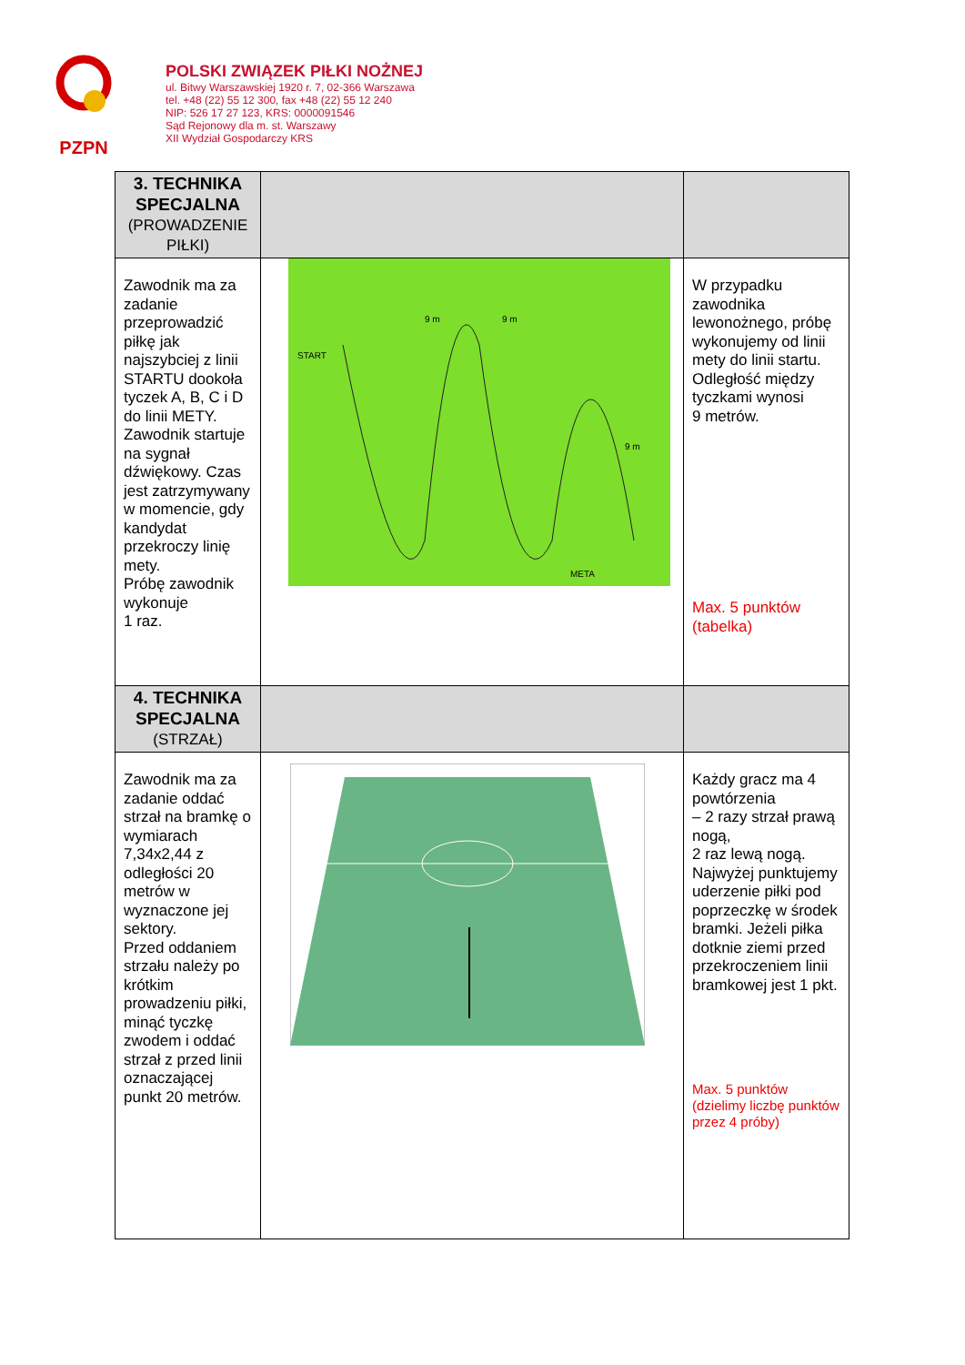PZPN
POLSKI ZWIĄZEK PIŁKI NOŻNEJ
ul. Bitwy Warszawskiej 1920 r. 7, 02-366 Warszawa
tel. +48 (22) 55 12 300, fax +48 (22) 55 12 240
NIP: 526 17 27 123, KRS: 0000091546
Sąd Rejonowy dla m. st. Warszawy
XII Wydział Gospodarczy KRS
| 3. TECHNIKA SPECJALNA (PROWADZENIE PIŁKI) | | |
| Zawodnik ma za zadanie przeprowadzić piłkę jak najszybciej z linii STARTU dookoła tyczek A, B, C i D do linii METY. Zawodnik startuje na sygnał dźwiękowy. Czas jest zatrzymywany w momencie, gdy kandydat przekroczy linię mety. Próbę zawodnik wykonuje 1 raz. | START 9 m 9 m META 9 m | W przypadku zawodnika lewonożnego, próbę wykonujemy od linii mety do linii startu. Odległość między tyczkami wynosi 9 metrów. Max. 5 punktów (tabelka) |
| 4. TECHNIKA SPECJALNA (STRZAŁ) | | |
| Zawodnik ma za zadanie oddać strzał na bramkę o wymiarach 7,34x2,44 z odległości 20 metrów w wyznaczone jej sektory. Przed oddaniem strzału należy po krótkim prowadzeniu piłki, minąć tyczkę zwodem i oddać strzał z przed linii oznaczającej punkt 20 metrów. | | Każdy gracz ma 4 powtórzenia – 2 razy strzał prawą nogą, 2 raz lewą nogą. Najwyżej punktujemy uderzenie piłki pod poprzeczkę w środek bramki. Jeżeli piłka dotknie ziemi przed przekroczeniem linii bramkowej jest 1 pkt. Max. 5 punktów (dzielimy liczbę punktów przez 4 próby) |